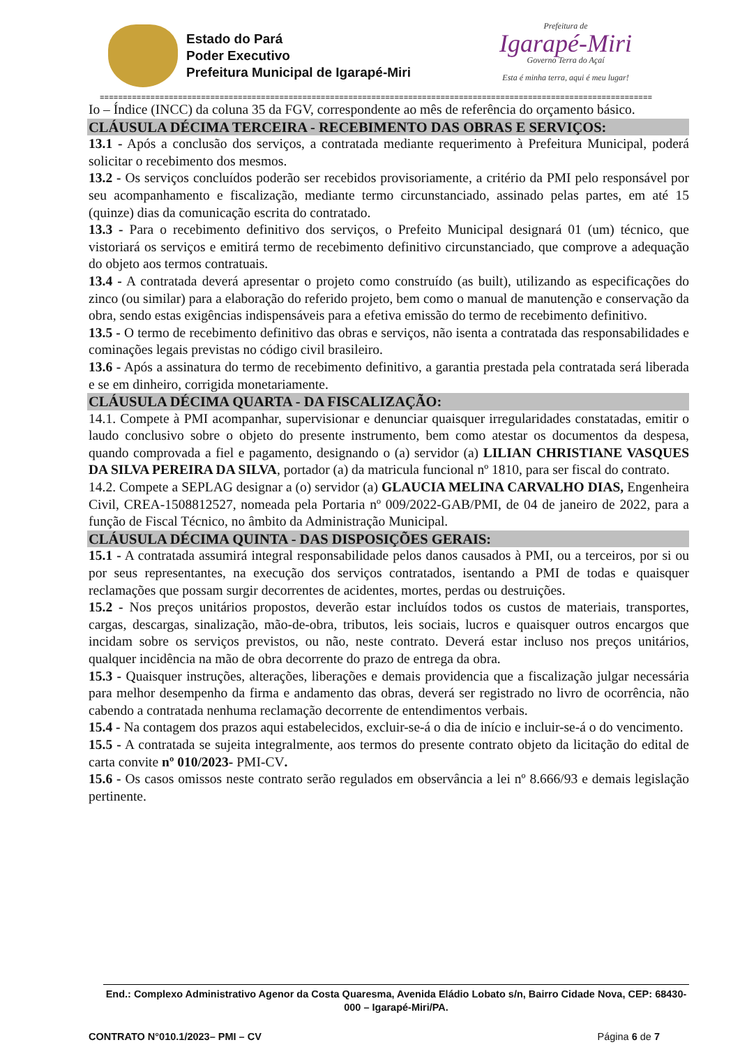Estado do Pará
Poder Executivo
Prefeitura Municipal de Igarapé-Miri
Prefeitura de
Igarapé-Miri
Governo Terra do Açaí
Esta é minha terra, aqui é meu lugar!
========================================================================================================================
Io – Índice (INCC) da coluna 35 da FGV, correspondente ao mês de referência do orçamento básico.
CLÁUSULA DÉCIMA TERCEIRA - RECEBIMENTO DAS OBRAS E SERVIÇOS:
13.1 - Após a conclusão dos serviços, a contratada mediante requerimento à Prefeitura Municipal, poderá solicitar o recebimento dos mesmos.
13.2 - Os serviços concluídos poderão ser recebidos provisoriamente, a critério da PMI pelo responsável por seu acompanhamento e fiscalização, mediante termo circunstanciado, assinado pelas partes, em até 15 (quinze) dias da comunicação escrita do contratado.
13.3 - Para o recebimento definitivo dos serviços, o Prefeito Municipal designará 01 (um) técnico, que vistoriará os serviços e emitirá termo de recebimento definitivo circunstanciado, que comprove a adequação do objeto aos termos contratuais.
13.4 - A contratada deverá apresentar o projeto como construído (as built), utilizando as especificações do zinco (ou similar) para a elaboração do referido projeto, bem como o manual de manutenção e conservação da obra, sendo estas exigências indispensáveis para a efetiva emissão do termo de recebimento definitivo.
13.5 - O termo de recebimento definitivo das obras e serviços, não isenta a contratada das responsabilidades e cominações legais previstas no código civil brasileiro.
13.6 - Após a assinatura do termo de recebimento definitivo, a garantia prestada pela contratada será liberada e se em dinheiro, corrigida monetariamente.
CLÁUSULA DÉCIMA QUARTA - DA FISCALIZAÇÃO:
14.1. Compete à PMI acompanhar, supervisionar e denunciar quaisquer irregularidades constatadas, emitir o laudo conclusivo sobre o objeto do presente instrumento, bem como atestar os documentos da despesa, quando comprovada a fiel e pagamento, designando o (a) servidor (a) LILIAN CHRISTIANE VASQUES DA SILVA PEREIRA DA SILVA, portador (a) da matricula funcional nº 1810, para ser fiscal do contrato.
14.2. Compete a SEPLAG designar a (o) servidor (a) GLAUCIA MELINA CARVALHO DIAS, Engenheira Civil, CREA-1508812527, nomeada pela Portaria nº 009/2022-GAB/PMI, de 04 de janeiro de 2022, para a função de Fiscal Técnico, no âmbito da Administração Municipal.
CLÁUSULA DÉCIMA QUINTA - DAS DISPOSIÇÕES GERAIS:
15.1 - A contratada assumirá integral responsabilidade pelos danos causados à PMI, ou a terceiros, por si ou por seus representantes, na execução dos serviços contratados, isentando a PMI de todas e quaisquer reclamações que possam surgir decorrentes de acidentes, mortes, perdas ou destruições.
15.2 - Nos preços unitários propostos, deverão estar incluídos todos os custos de materiais, transportes, cargas, descargas, sinalização, mão-de-obra, tributos, leis sociais, lucros e quaisquer outros encargos que incidam sobre os serviços previstos, ou não, neste contrato. Deverá estar incluso nos preços unitários, qualquer incidência na mão de obra decorrente do prazo de entrega da obra.
15.3 - Quaisquer instruções, alterações, liberações e demais providencia que a fiscalização julgar necessária para melhor desempenho da firma e andamento das obras, deverá ser registrado no livro de ocorrência, não cabendo a contratada nenhuma reclamação decorrente de entendimentos verbais.
15.4 - Na contagem dos prazos aqui estabelecidos, excluir-se-á o dia de início e incluir-se-á o do vencimento.
15.5 - A contratada se sujeita integralmente, aos termos do presente contrato objeto da licitação do edital de carta convite nº 010/2023- PMI-CV.
15.6 - Os casos omissos neste contrato serão regulados em observância a lei nº 8.666/93 e demais legislação pertinente.
End.: Complexo Administrativo Agenor da Costa Quaresma, Avenida Eládio Lobato s/n, Bairro Cidade Nova, CEP: 68430-000 – Igarapé-Miri/PA.
CONTRATO N°010.1/2023– PMI – CV Página 6 de 7